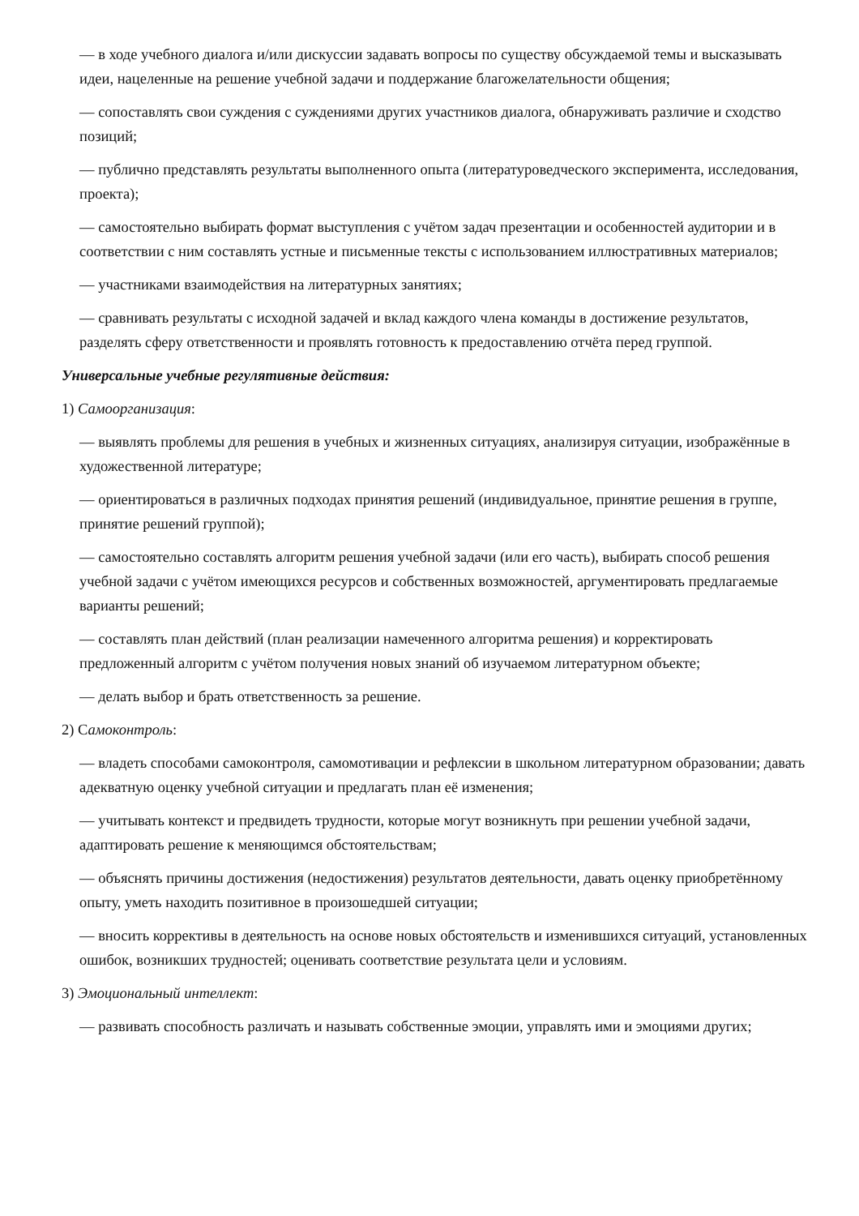— в ходе учебного диалога и/или дискуссии задавать вопросы по существу обсуждаемой темы и высказывать идеи, нацеленные на решение учебной задачи и поддержание благожелательности общения;
— сопоставлять свои суждения с суждениями других участников диалога, обнаруживать различие и сходство позиций;
— публично представлять результаты выполненного опыта (литературоведческого эксперимента, исследования, проекта);
— самостоятельно выбирать формат выступления с учётом задач презентации и особенностей аудитории и в соответствии с ним составлять устные и письменные тексты с использованием иллюстративных материалов;
— участниками взаимодействия на литературных занятиях;
— сравнивать результаты с исходной задачей и вклад каждого члена команды в достижение результатов, разделять сферу ответственности и проявлять готовность к предоставлению отчёта перед группой.
Универсальные учебные регулятивные действия:
1) Самоорганизация:
— выявлять проблемы для решения в учебных и жизненных ситуациях, анализируя ситуации, изображённые в художественной литературе;
— ориентироваться в различных подходах принятия решений (индивидуальное, принятие решения в группе, принятие решений группой);
— самостоятельно составлять алгоритм решения учебной задачи (или его часть), выбирать способ решения учебной задачи с учётом имеющихся ресурсов и собственных возможностей, аргументировать предлагаемые варианты решений;
— составлять план действий (план реализации намеченного алгоритма решения) и корректировать предложенный алгоритм с учётом получения новых знаний об изучаемом литературном объекте;
— делать выбор и брать ответственность за решение.
2) Самоконтроль:
— владеть способами самоконтроля, самомотивации и рефлексии в школьном литературном образовании; давать адекватную оценку учебной ситуации и предлагать план её изменения;
— учитывать контекст и предвидеть трудности, которые могут возникнуть при решении учебной задачи, адаптировать решение к меняющимся обстоятельствам;
— объяснять причины достижения (недостижения) результатов деятельности, давать оценку приобретённому опыту, уметь находить позитивное в произошедшей ситуации;
— вносить коррективы в деятельность на основе новых обстоятельств и изменившихся ситуаций, установленных ошибок, возникших трудностей; оценивать соответствие результата цели и условиям.
3) Эмоциональный интеллект:
— развивать способность различать и называть собственные эмоции, управлять ими и эмоциями других;